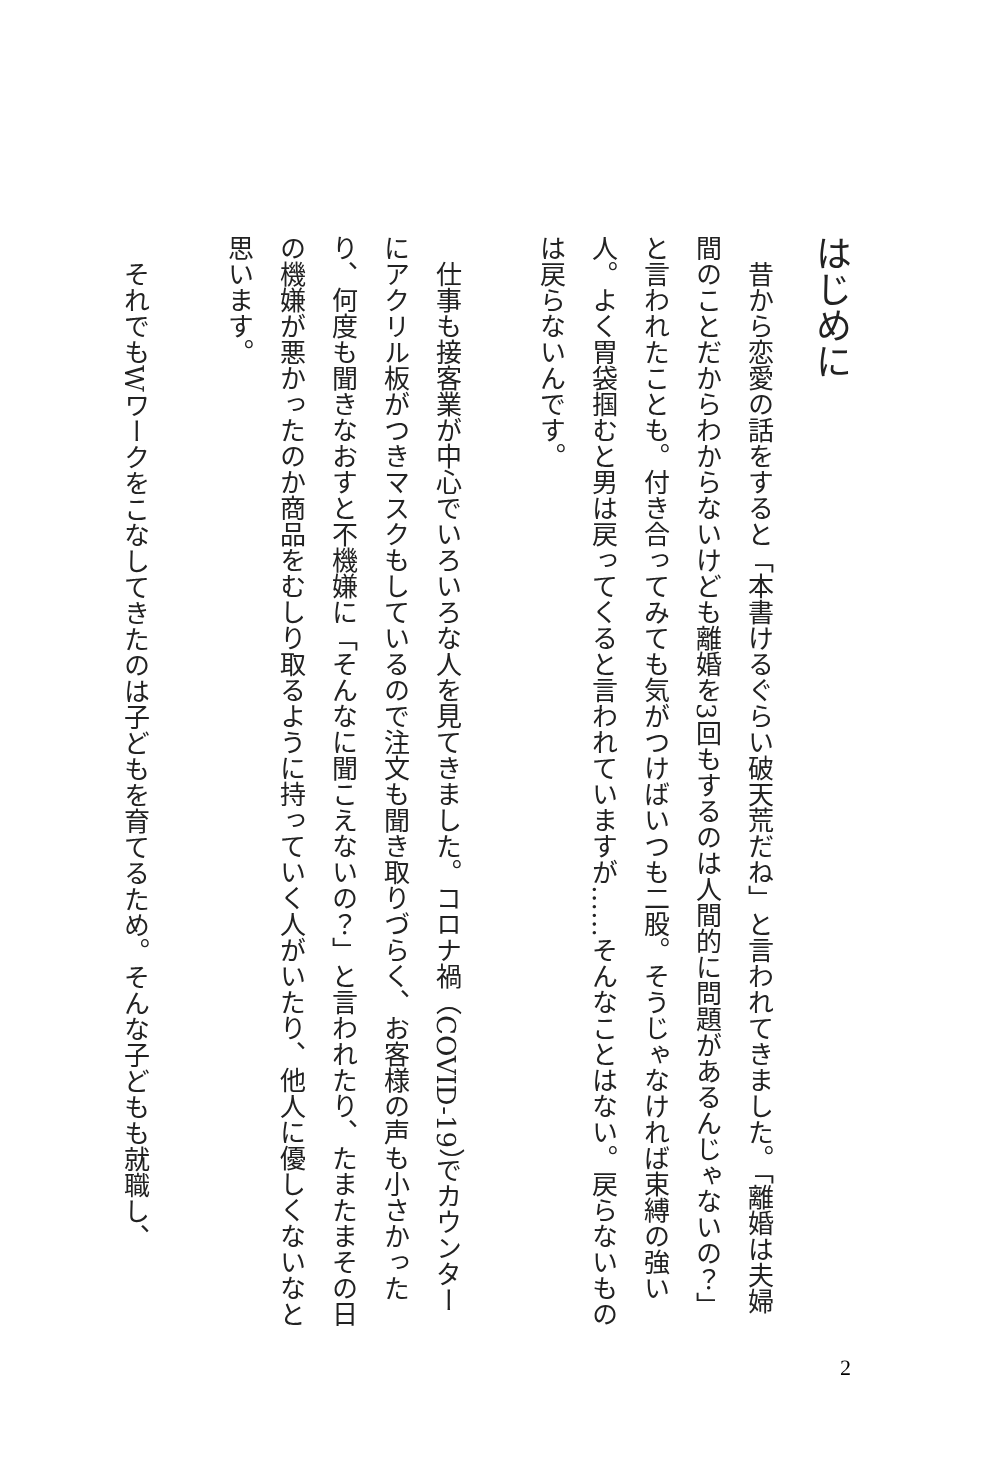はじめに
　昔から恋愛の話をすると「本書けるぐらい破天荒だね」と言われてきました。「離婚は夫婦間のことだからわからないけども離婚を3回もするのは人間的に問題があるんじゃないの？」と言われたことも。付き合ってみても気がつけばいつも二股。そうじゃなければ束縛の強い人。よく胃袋掴むと男は戻ってくると言われていますが……そんなことはない。戻らないものは戻らないんです。
　仕事も接客業が中心でいろいろな人を見てきました。コロナ禍（COVID-19）でカウンターにアクリル板がつきマスクもしているので注文も聞き取りづらく、お客様の声も小さかったり、何度も聞きなおすと不機嫌に「そんなに聞こえないの？」と言われたり、たまたまその日の機嫌が悪かったのか商品をむしり取るように持っていく人がいたり、他人に優しくないなと思います。
　それでもWワークをこなしてきたのは子どもを育てるため。そんな子どもも就職し、
2